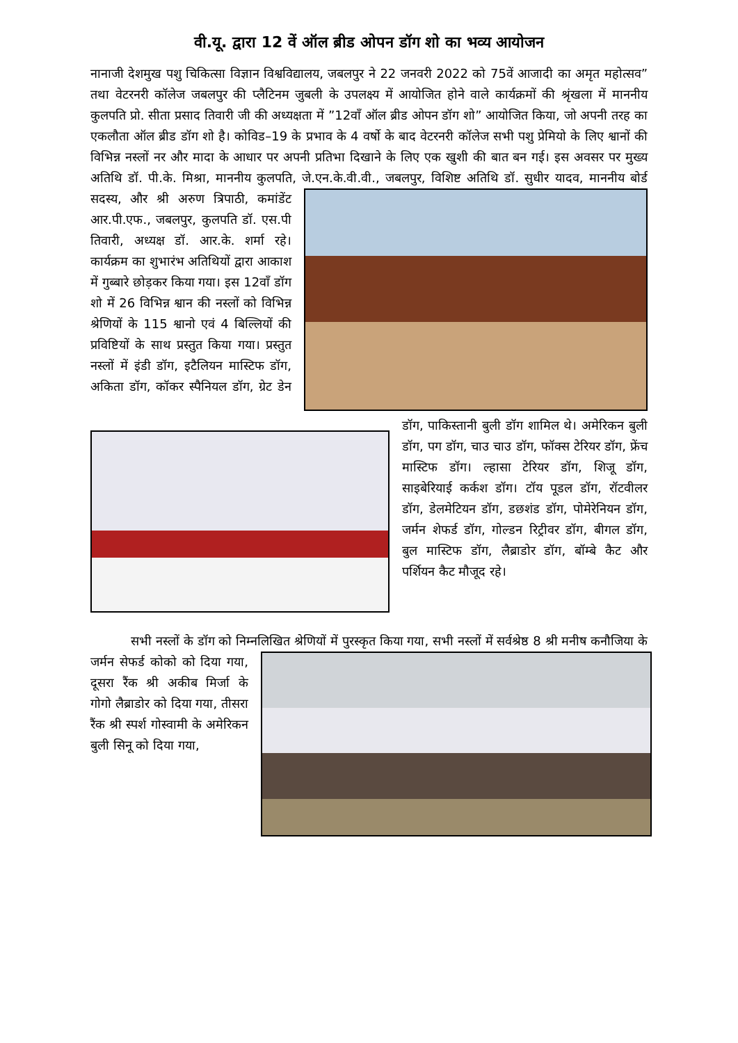वी.यू. द्वारा 12 वें ऑल ब्रीड ओपन डॉग शो का भव्य आयोजन
नानाजी देशमुख पशु चिकित्सा विज्ञान विश्वविद्यालय, जबलपुर ने 22 जनवरी 2022 को 75वें आजादी का अमृत महोत्सव” तथा वेटरनरी कॉलेज जबलपुर की प्लैटिनम जुबली के उपलक्ष्य में आयोजित होने वाले कार्यक्रमों की श्रृंखला में माननीय कुलपति प्रो. सीता प्रसाद तिवारी जी की अध्यक्षता में ”12वाँ ऑल ब्रीड ओपन डॉग शो” आयोजित किया, जो अपनी तरह का एकलौता ऑल ब्रीड डॉग शो है। कोविड–19 के प्रभाव के 4 वर्षो के बाद वेटरनरी कॉलेज सभी पशु प्रेमियो के लिए श्वानों की विभिन्न नस्लों नर और मादा के आधार पर अपनी प्रतिभा दिखाने के लिए एक खुशी की बात बन गई। इस अवसर पर मुख्य अतिथि डॉ. पी.के. मिश्रा, माननीय कुलपति, जे.एन.के.वी.वी., जबलपुर, विशिष्ट अतिथि डॉ. सुधीर यादव, माननीय बोर्ड सदस्य, और श्री अरुण त्रिपाठी, कमांडेंट आर.पी.एफ., जबलपुर, कुलपति डॉ. एस.पी तिवारी, अध्यक्ष डॉ. आर.के. शर्मा रहे। कार्यक्रम का शुभारंभ अतिथियों द्वारा आकाश में गुब्बारे छोड़कर किया गया। इस 12वाँ डॉग शो में 26 विभिन्न श्वान की नस्लों को विभिन्न श्रेणियों के 115 श्वानो एवं 4 बिल्लियों की प्रविष्टियों के साथ प्रस्तुत किया गया। प्रस्तुत नस्लों में इंडी डॉग, इटैलियन मास्टिफ डॉग, अकिता डॉग, कॉकर स्पैनियल डॉग, ग्रेट डेन डॉग, पाकिस्तानी बुली डॉग शामिल थे। अमेरिकन बुली डॉग, पग डॉग, चाउ चाउ डॉग, फॉक्स टेरियर डॉग, फ्रेंच मास्टिफ डॉग। ल्हासा टेरियर डॉग, शिजू डॉग, साइबेरियाई कर्कश डॉग। टॉय पूडल डॉग, रॉटवीलर डॉग, डेलमेटियन डॉग, डछशंड डॉग, पोमेरेनियन डॉग, जर्मन शेफर्ड डॉग, गोल्डन रिट्रीवर डॉग, बीगल डॉग, बुल मास्टिफ डॉग, लैब्राडोर डॉग, बॉम्बे कैट और पर्शियन कैट मौजूद रहे।
सभी नस्लों के डॉग को निम्नलिखित श्रेणियों में पुरस्कृत किया गया, सभी नस्लों में सर्वश्रेष्ठ 8 श्री मनीष कनौजिया के जर्मन सेफर्ड कोको को दिया गया, दूसरा रैंक श्री अकीब मिर्जा के गोगो लैब्राडोर को दिया गया, तीसरा रैंक श्री स्पर्श गोस्वामी के अमेरिकन बुली सिनू को दिया गया,